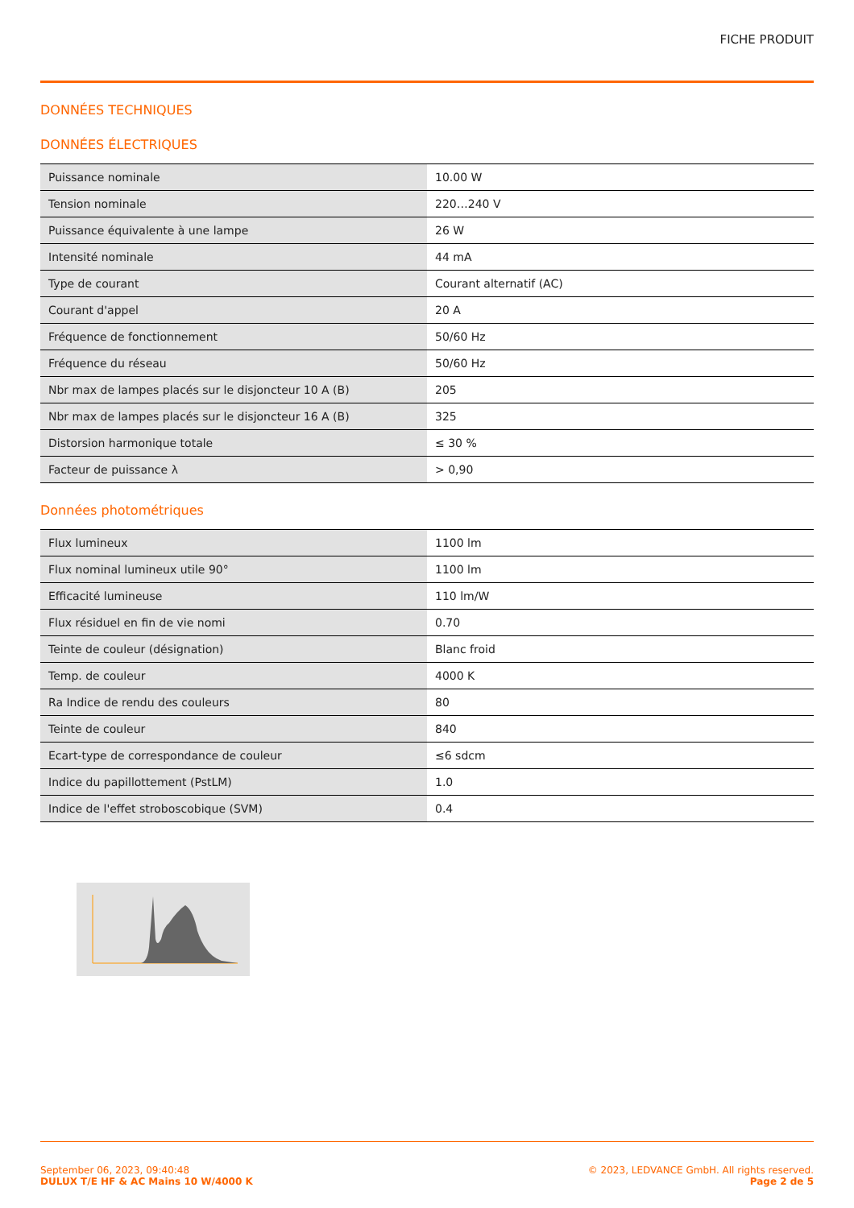FICHE PRODUIT
DONNÉES TECHNIQUES
DONNÉES ÉLECTRIQUES
| Puissance nominale | 10.00 W |
| Tension nominale | 220…240 V |
| Puissance équivalente à une lampe | 26 W |
| Intensité nominale | 44 mA |
| Type de courant | Courant alternatif (AC) |
| Courant d'appel | 20 A |
| Fréquence de fonctionnement | 50/60 Hz |
| Fréquence du réseau | 50/60 Hz |
| Nbr max de lampes placés sur le disjoncteur 10 A (B) | 205 |
| Nbr max de lampes placés sur le disjoncteur 16 A (B) | 325 |
| Distorsion harmonique totale | ≤ 30 % |
| Facteur de puissance λ | > 0,90 |
Données photométriques
| Flux lumineux | 1100 lm |
| Flux nominal lumineux utile 90° | 1100 lm |
| Efficacité lumineuse | 110 lm/W |
| Flux résiduel en fin de vie nomi | 0.70 |
| Teinte de couleur (désignation) | Blanc froid |
| Temp. de couleur | 4000 K |
| Ra Indice de rendu des couleurs | 80 |
| Teinte de couleur | 840 |
| Ecart-type de correspondance de couleur | ≤6 sdcm |
| Indice du papillottement (PstLM) | 1.0 |
| Indice de l'effet stroboscobique (SVM) | 0.4 |
September 06, 2023, 09:40:48
DULUX T/E HF & AC Mains 10 W/4000 K
© 2023, LEDVANCE GmbH. All rights reserved.
Page 2 de 5